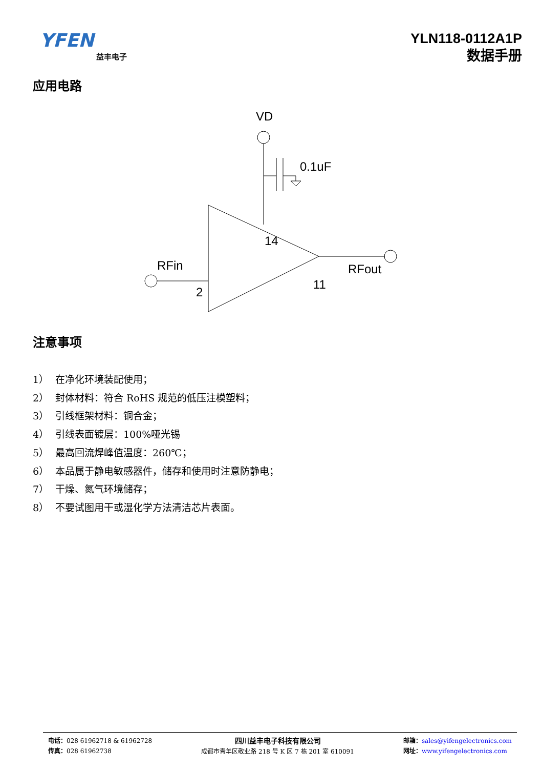YFEN
益丰电子
YLN118-0112A1P
数据手册
应用电路
VD
0.1uF
14
RFin
2
RFout
11
注意事项
1） 在净化环境装配使用；
2） 封体材料：符合 RoHS 规范的低压注模塑料；
3） 引线框架材料：铜合金；
4） 引线表面镀层：100%哑光锡
5） 最高回流焊峰值温度：260℃；
6） 本品属于静电敏感器件，储存和使用时注意防静电；
7） 干燥、氮气环境储存；
8） 不要试图用干或湿化学方法清洁芯片表面。
电话：028 61962718 & 61962728
传真：028 61962738
四川益丰电子科技有限公司
成都市青羊区敬业路 218 号 K 区 7 栋 201 室 610091
邮箱：sales@yifengelectronics.com
网址：www.yifengelectronics.com